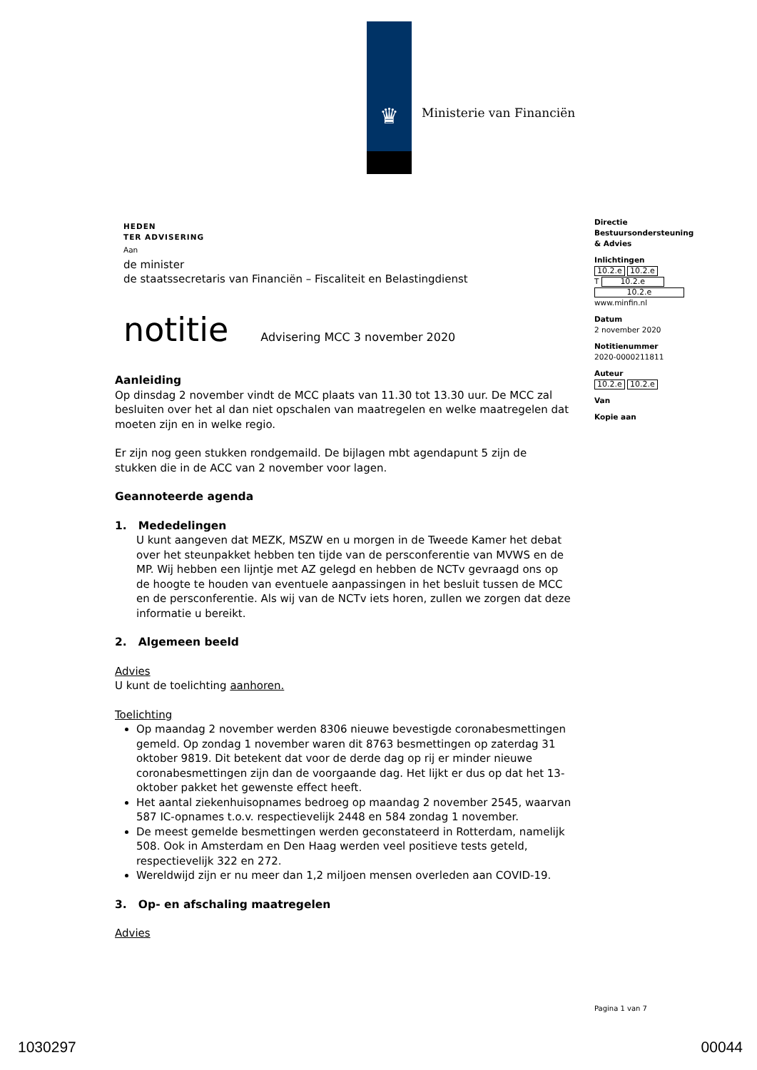♛
Ministerie van Financiën
HEDEN
TER ADVISERING
Aan
de minister
de staatssecretaris van Financiën – Fiscaliteit en Belastingdienst
notitie
Advisering MCC 3 november 2020
Aanleiding
Op dinsdag 2 november vindt de MCC plaats van 11.30 tot 13.30 uur. De MCC zal besluiten over het al dan niet opschalen van maatregelen en welke maatregelen dat moeten zijn en in welke regio.
Er zijn nog geen stukken rondgemaild. De bijlagen mbt agendapunt 5 zijn de stukken die in de ACC van 2 november voor lagen.
Geannoteerde agenda
1. Mededelingen
U kunt aangeven dat MEZK, MSZW en u morgen in de Tweede Kamer het debat over het steunpakket hebben ten tijde van de persconferentie van MVWS en de MP. Wij hebben een lijntje met AZ gelegd en hebben de NCTv gevraagd ons op de hoogte te houden van eventuele aanpassingen in het besluit tussen de MCC en de persconferentie. Als wij van de NCTv iets horen, zullen we zorgen dat deze informatie u bereikt.
2. Algemeen beeld
Advies
U kunt de toelichting aanhoren.
Toelichting
Op maandag 2 november werden 8306 nieuwe bevestigde coronabesmettingen gemeld. Op zondag 1 november waren dit 8763 besmettingen op zaterdag 31 oktober 9819. Dit betekent dat voor de derde dag op rij er minder nieuwe coronabesmettingen zijn dan de voorgaande dag. Het lijkt er dus op dat het 13-oktober pakket het gewenste effect heeft.
Het aantal ziekenhuisopnames bedroeg op maandag 2 november 2545, waarvan 587 IC-opnames t.o.v. respectievelijk 2448 en 584 zondag 1 november.
De meest gemelde besmettingen werden geconstateerd in Rotterdam, namelijk 508. Ook in Amsterdam en Den Haag werden veel positieve tests geteld, respectievelijk 322 en 272.
Wereldwijd zijn er nu meer dan 1,2 miljoen mensen overleden aan COVID-19.
3. Op- en afschaling maatregelen
Advies
Directie Bestuursondersteuning & Advies
Inlichtingen
10.2.e 10.2.e
T 10.2.e
10.2.e
www.minfin.nl
Datum
2 november 2020
Notitienummer
2020-0000211811
Auteur
10.2.e 10.2.e
Van
Kopie aan
Pagina 1 van 7
1030297 00044